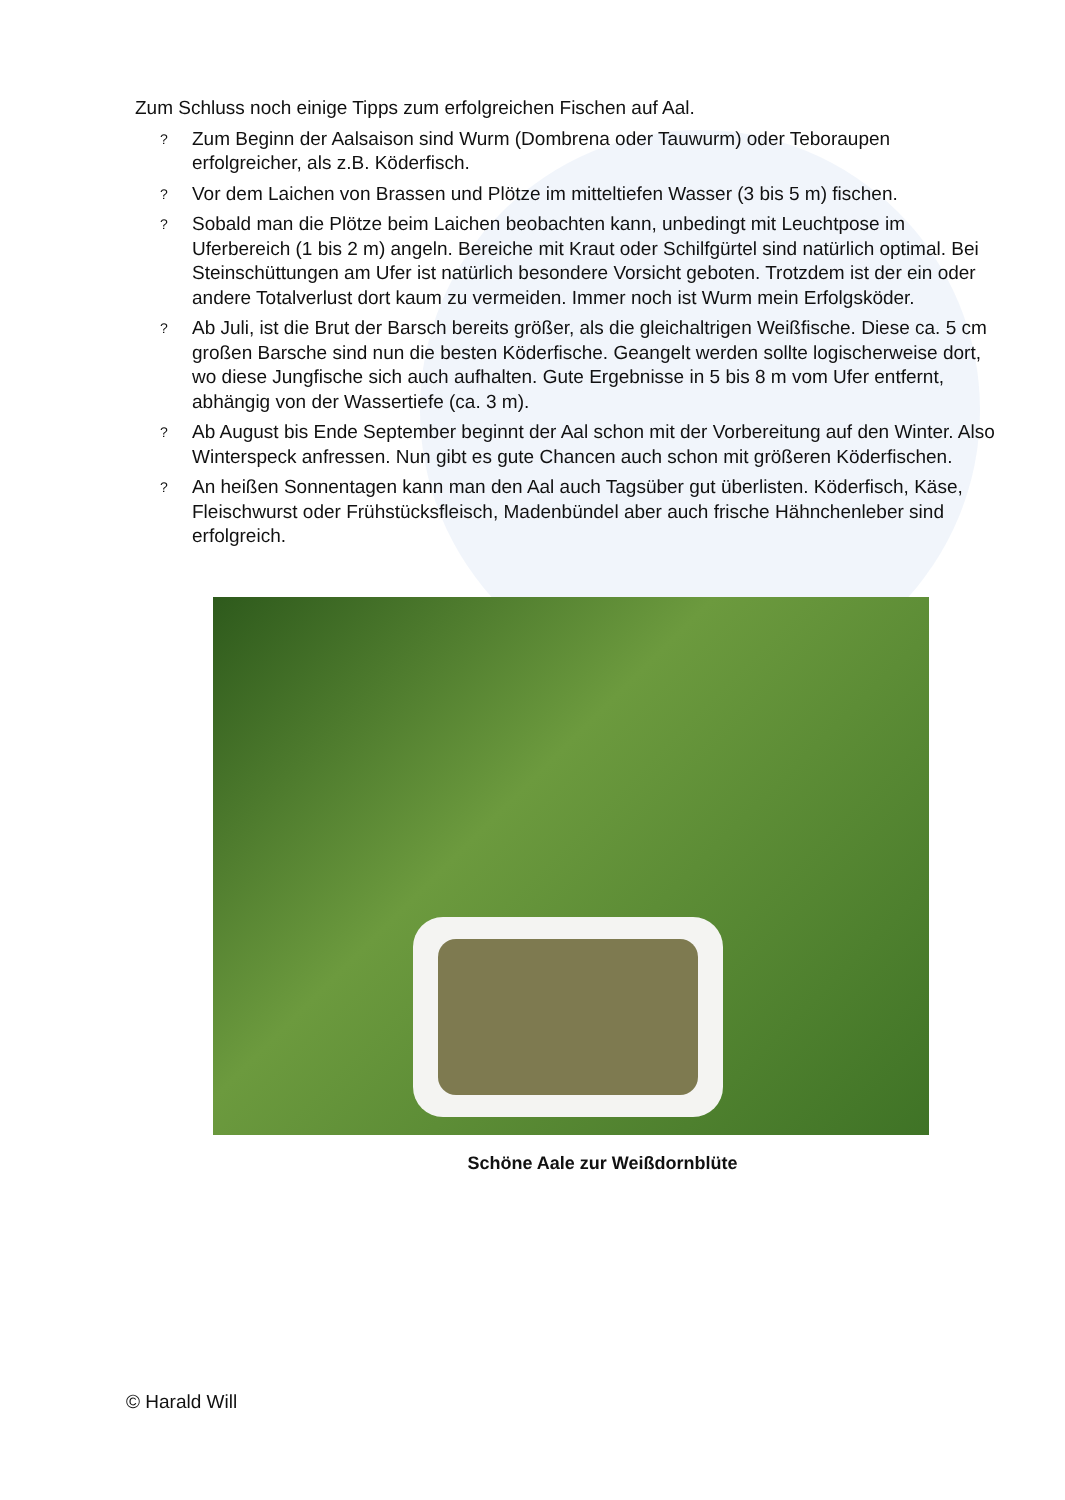Zum Schluss noch einige Tipps zum erfolgreichen Fischen auf Aal.
? Zum Beginn der Aalsaison sind Wurm (Dombrena oder Tauwurm) oder Teboraupen erfolgreicher, als z.B. Köderfisch.
? Vor dem Laichen von Brassen und Plötze im mitteltiefen Wasser (3 bis 5 m) fischen.
? Sobald man die Plötze beim Laichen beobachten kann, unbedingt mit Leuchtpose im Uferbereich (1 bis 2 m) angeln. Bereiche mit Kraut oder Schilfgürtel sind natürlich optimal. Bei Steinschüttungen am Ufer ist natürlich besondere Vorsicht geboten. Trotzdem ist der ein oder andere Totalverlust dort kaum zu vermeiden. Immer noch ist Wurm mein Erfolgsköder.
? Ab Juli, ist die Brut der Barsch bereits größer, als die gleichaltrigen Weißfische. Diese ca. 5 cm großen Barsche sind nun die besten Köderfische. Geangelt werden sollte logischerweise dort, wo diese Jungfische sich auch aufhalten. Gute Ergebnisse in 5 bis 8 m vom Ufer entfernt, abhängig von der Wassertiefe (ca. 3 m).
? Ab August bis Ende September beginnt der Aal schon mit der Vorbereitung auf den Winter. Also Winterspeck anfressen. Nun gibt es gute Chancen auch schon mit größeren Köderfischen.
? An heißen Sonnentagen kann man den Aal auch Tagsüber gut überlisten. Köderfisch, Käse, Fleischwurst oder Frühstücksfleisch, Madenbündel aber auch frische Hähnchenleber sind erfolgreich.
Schöne Aale zur Weißdornblüte
© Harald Will